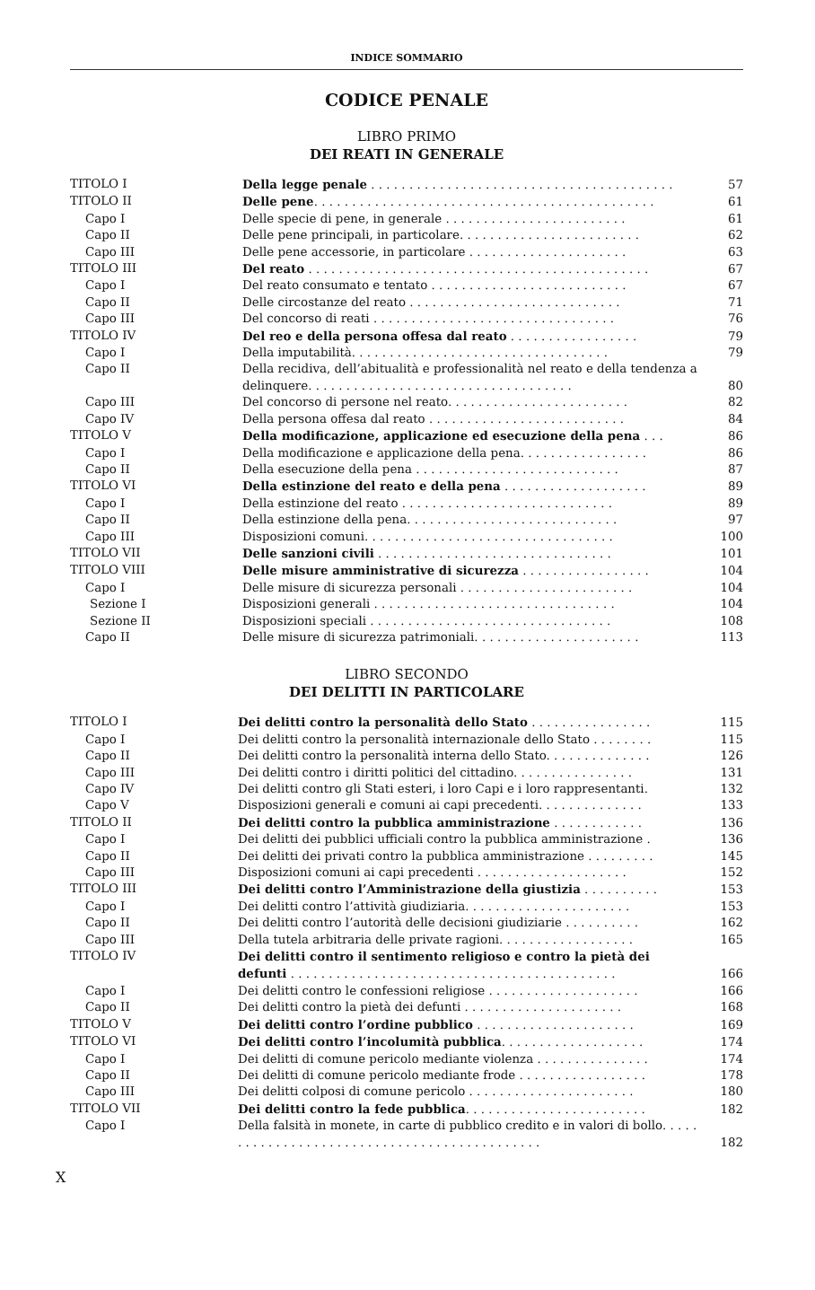INDICE SOMMARIO
CODICE PENALE
LIBRO PRIMO
DEI REATI IN GENERALE
| TITOLO I | Della legge penale . . . . . . . . . . . . . . . . . . . . . . . . . . . . . . . . . . . . . . . . | 57 |
| TITOLO II | Delle pene . . . . . . . . . . . . . . . . . . . . . . . . . . . . . . . . . . . . . . . . . . . . . | 61 |
| Capo I | Delle specie di pene, in generale . . . . . . . . . . . . . . . . . . . . . . . . | 61 |
| Capo II | Delle pene principali, in particolare. . . . . . . . . . . . . . . . . . . . . . . . | 62 |
| Capo III | Delle pene accessorie, in particolare . . . . . . . . . . . . . . . . . . . . . | 63 |
| TITOLO III | Del reato . . . . . . . . . . . . . . . . . . . . . . . . . . . . . . . . . . . . . . . . . . . . . | 67 |
| Capo I | Del reato consumato e tentato . . . . . . . . . . . . . . . . . . . . . . . . . . | 67 |
| Capo II | Delle circostanze del reato . . . . . . . . . . . . . . . . . . . . . . . . . . . . | 71 |
| Capo III | Del concorso di reati . . . . . . . . . . . . . . . . . . . . . . . . . . . . . . . . | 76 |
| TITOLO IV | Del reo e della persona offesa dal reato . . . . . . . . . . . . . . . . . | 79 |
| Capo I | Della imputabilità. . . . . . . . . . . . . . . . . . . . . . . . . . . . . . . . . . | 79 |
| Capo II | Della recidiva, dell’abitualità e professionalità nel reato e della tendenza a delinquere. . . . . . . . . . . . . . . . . . . . . . . . . . . . . . . . . . . | 80 |
| Capo III | Del concorso di persone nel reato. . . . . . . . . . . . . . . . . . . . . . . . | 82 |
| Capo IV | Della persona offesa dal reato . . . . . . . . . . . . . . . . . . . . . . . . . . | 84 |
| TITOLO V | Della modificazione, applicazione ed esecuzione della pena . . . | 86 |
| Capo I | Della modificazione e applicazione della pena. . . . . . . . . . . . . . . . . | 86 |
| Capo II | Della esecuzione della pena . . . . . . . . . . . . . . . . . . . . . . . . . . . | 87 |
| TITOLO VI | Della estinzione del reato e della pena . . . . . . . . . . . . . . . . . . . | 89 |
| Capo I | Della estinzione del reato . . . . . . . . . . . . . . . . . . . . . . . . . . . . | 89 |
| Capo II | Della estinzione della pena. . . . . . . . . . . . . . . . . . . . . . . . . . . . | 97 |
| Capo III | Disposizioni comuni. . . . . . . . . . . . . . . . . . . . . . . . . . . . . . . . . | 100 |
| TITOLO VII | Delle sanzioni civili . . . . . . . . . . . . . . . . . . . . . . . . . . . . . . . | 101 |
| TITOLO VIII | Delle misure amministrative di sicurezza . . . . . . . . . . . . . . . . . | 104 |
| Capo I | Delle misure di sicurezza personali . . . . . . . . . . . . . . . . . . . . . . . | 104 |
| Sezione I | Disposizioni generali . . . . . . . . . . . . . . . . . . . . . . . . . . . . . . . . | 104 |
| Sezione II | Disposizioni speciali . . . . . . . . . . . . . . . . . . . . . . . . . . . . . . . . | 108 |
| Capo II | Delle misure di sicurezza patrimoniali. . . . . . . . . . . . . . . . . . . . . . | 113 |
LIBRO SECONDO
DEI DELITTI IN PARTICOLARE
| TITOLO I | Dei delitti contro la personalità dello Stato . . . . . . . . . . . . . . . . | 115 |
| Capo I | Dei delitti contro la personalità internazionale dello Stato . . . . . . . . | 115 |
| Capo II | Dei delitti contro la personalità interna dello Stato. . . . . . . . . . . . . . | 126 |
| Capo III | Dei delitti contro i diritti politici del cittadino. . . . . . . . . . . . . . . . | 131 |
| Capo IV | Dei delitti contro gli Stati esteri, i loro Capi e i loro rappresentanti. | 132 |
| Capo V | Disposizioni generali e comuni ai capi precedenti. . . . . . . . . . . . . . | 133 |
| TITOLO II | Dei delitti contro la pubblica amministrazione . . . . . . . . . . . . | 136 |
| Capo I | Dei delitti dei pubblici ufficiali contro la pubblica amministrazione . | 136 |
| Capo II | Dei delitti dei privati contro la pubblica amministrazione . . . . . . . . . | 145 |
| Capo III | Disposizioni comuni ai capi precedenti . . . . . . . . . . . . . . . . . . . . | 152 |
| TITOLO III | Dei delitti contro l’Amministrazione della giustizia . . . . . . . . . . | 153 |
| Capo I | Dei delitti contro l’attività giudiziaria. . . . . . . . . . . . . . . . . . . . . . | 153 |
| Capo II | Dei delitti contro l’autorità delle decisioni giudiziarie . . . . . . . . . . | 162 |
| Capo III | Della tutela arbitraria delle private ragioni. . . . . . . . . . . . . . . . . . | 165 |
| TITOLO IV | Dei delitti contro il sentimento religioso e contro la pietà dei defunti . . . . . . . . . . . . . . . . . . . . . . . . . . . . . . . . . . . . . . . . . . . | 166 |
| Capo I | Dei delitti contro le confessioni religiose . . . . . . . . . . . . . . . . . . . . | 166 |
| Capo II | Dei delitti contro la pietà dei defunti . . . . . . . . . . . . . . . . . . . . . | 168 |
| TITOLO V | Dei delitti contro l’ordine pubblico . . . . . . . . . . . . . . . . . . . . . | 169 |
| TITOLO VI | Dei delitti contro l’incolumità pubblica . . . . . . . . . . . . . . . . . . . | 174 |
| Capo I | Dei delitti di comune pericolo mediante violenza . . . . . . . . . . . . . . . | 174 |
| Capo II | Dei delitti di comune pericolo mediante frode . . . . . . . . . . . . . . . . . | 178 |
| Capo III | Dei delitti colposi di comune pericolo . . . . . . . . . . . . . . . . . . . . . . | 180 |
| TITOLO VII | Dei delitti contro la fede pubblica . . . . . . . . . . . . . . . . . . . . . . . . | 182 |
| Capo I | Della falsità in monete, in carte di pubblico credito e in valori di bollo. . . . . . . . . . . . . . . . . . . . . . . . . . . . . . . . . . . . . . . . . . . . . | 182 |
X